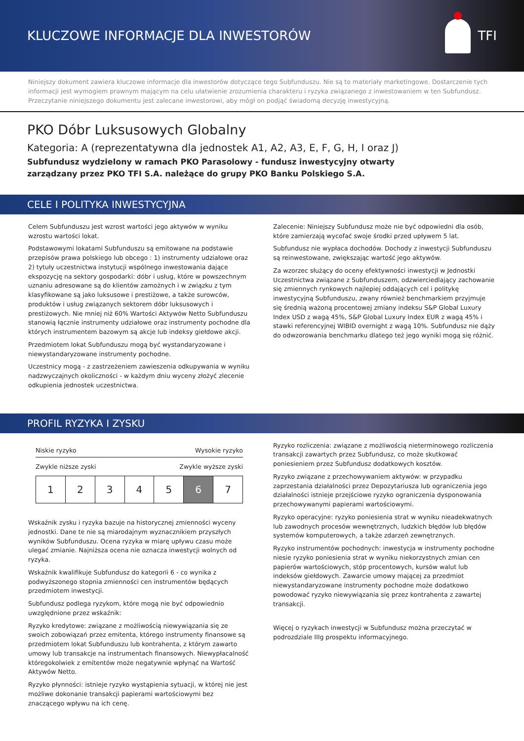KLUCZOWE INFORMACJE DLA INWESTORÓW
TFI
Niniejszy dokument zawiera kluczowe informacje dla inwestorów dotyczące tego Subfunduszu. Nie są to materiały marketingowe. Dostarczenie tych informacji jest wymogiem prawnym mającym na celu ułatwienie zrozumienia charakteru i ryzyka związanego z inwestowaniem w ten Subfundusz. Przeczytanie niniejszego dokumentu jest zalecane inwestorowi, aby mógł on podjąć świadomą decyzję inwestycyjną.
PKO Dóbr Luksusowych Globalny
Kategoria: A (reprezentatywna dla jednostek A1, A2, A3, E, F, G, H, I oraz J)
Subfundusz wydzielony w ramach PKO Parasolowy - fundusz inwestycyjny otwarty
zarządzany przez PKO TFI S.A. należące do grupy PKO Banku Polskiego S.A.
CELE I POLITYKA INWESTYCYJNA
Celem Subfunduszu jest wzrost wartości jego aktywów w wyniku wzrostu wartości lokat.
Podstawowymi lokatami Subfunduszu są emitowane na podstawie przepisów prawa polskiego lub obcego : 1) instrumenty udziałowe oraz 2) tytuły uczestnictwa instytucji wspólnego inwestowania dające ekspozycję na sektory gospodarki: dóbr i usług, które w powszechnym uznaniu adresowane są do klientów zamożnych i w związku z tym klasyfikowane są jako luksusowe i prestiżowe, a także surowców, produktów i usług związanych sektorem dóbr luksusowych i prestiżowych. Nie mniej niż 60% Wartości Aktywów Netto Subfunduszu stanowią łącznie instrumenty udziałowe oraz instrumenty pochodne dla których instrumentem bazowym są akcje lub indeksy giełdowe akcji.
Przedmiotem lokat Subfunduszu mogą być wystandaryzowane i niewystandaryzowane instrumenty pochodne.
Uczestnicy mogą - z zastrzeżeniem zawieszenia odkupywania w wyniku nadzwyczajnych okoliczności - w każdym dniu wyceny złożyć zlecenie odkupienia jednostek uczestnictwa.
Zalecenie: Niniejszy Subfundusz może nie być odpowiedni dla osób, które zamierzają wycofać swoje środki przed upływem 5 lat.
Subfundusz nie wypłaca dochodów. Dochody z inwestycji Subfunduszu są reinwestowane, zwiększając wartość jego aktywów.
Za wzorzec służący do oceny efektywności inwestycji w Jednostki Uczestnictwa związane z Subfunduszem, odzwierciedlający zachowanie się zmiennych rynkowych najlepiej oddających cel i politykę inwestycyjną Subfunduszu, zwany również benchmarkiem przyjmuje się średnią ważoną procentowej zmiany indeksu S&P Global Luxury Index USD z wagą 45%, S&P Global Luxury Index EUR z wagą 45% i stawki referencyjnej WIBID overnight z wagą 10%. Subfundusz nie dąży do odwzorowania benchmarku dlatego też jego wyniki mogą się różnić.
PROFIL RYZYKA I ZYSKU
Niskie ryzyko Wysokie ryzyko
Zwykle niższe zyski Zwykle wyższe zyski
| 1 | 2 | 3 | 4 | 5 | 6 | 7 |
Wskaźnik zysku i ryzyka bazuje na historycznej zmienności wyceny jednostki. Dane te nie są miarodajnym wyznacznikiem przyszłych wyników Subfunduszu. Ocena ryzyka w miarę upływu czasu może ulegać zmianie. Najniższa ocena nie oznacza inwestycji wolnych od ryzyka.
Wskaźnik kwalifikuje Subfundusz do kategorii 6 - co wynika z podwyższonego stopnia zmienności cen instrumentów będących przedmiotem inwestycji.
Subfundusz podlega ryzykom, które mogą nie być odpowiednio uwzględnione przez wskaźnik:
Ryzyko kredytowe: związane z możliwością niewywiązania się ze swoich zobowiązań przez emitenta, którego instrumenty finansowe są przedmiotem lokat Subfunduszu lub kontrahenta, z którym zawarto umowy lub transakcje na instrumentach finansowych. Niewypłacalność któregokolwiek z emitentów może negatywnie wpłynąć na Wartość Aktywów Netto.
Ryzyko płynności: istnieje ryzyko wystąpienia sytuacji, w której nie jest możliwe dokonanie transakcji papierami wartościowymi bez znaczącego wpływu na ich cenę.
Ryzyko rozliczenia: związane z możliwością nieterminowego rozliczenia transakcji zawartych przez Subfundusz, co może skutkować poniesieniem przez Subfundusz dodatkowych kosztów.
Ryzyko związane z przechowywaniem aktywów: w przypadku zaprzestania działalności przez Depozytariusza lub ograniczenia jego działalności istnieje przejściowe ryzyko ograniczenia dysponowania przechowywanymi papierami wartościowymi.
Ryzyko operacyjne: ryzyko poniesienia strat w wyniku nieadekwatnych lub zawodnych procesów wewnętrznych, ludzkich błędów lub błędów systemów komputerowych, a także zdarzeń zewnętrznych.
Ryzyko instrumentów pochodnych: inwestycja w instrumenty pochodne niesie ryzyko poniesienia strat w wyniku niekorzystnych zmian cen papierów wartościowych, stóp procentowych, kursów walut lub indeksów giełdowych. Zawarcie umowy mającej za przedmiot niewystandaryzowane instrumenty pochodne może dodatkowo powodować ryzyko niewywiązania się przez kontrahenta z zawartej transakcji.
Więcej o ryzykach inwestycji w Subfundusz można przeczytać w podrozdziale IIIg prospektu informacyjnego.